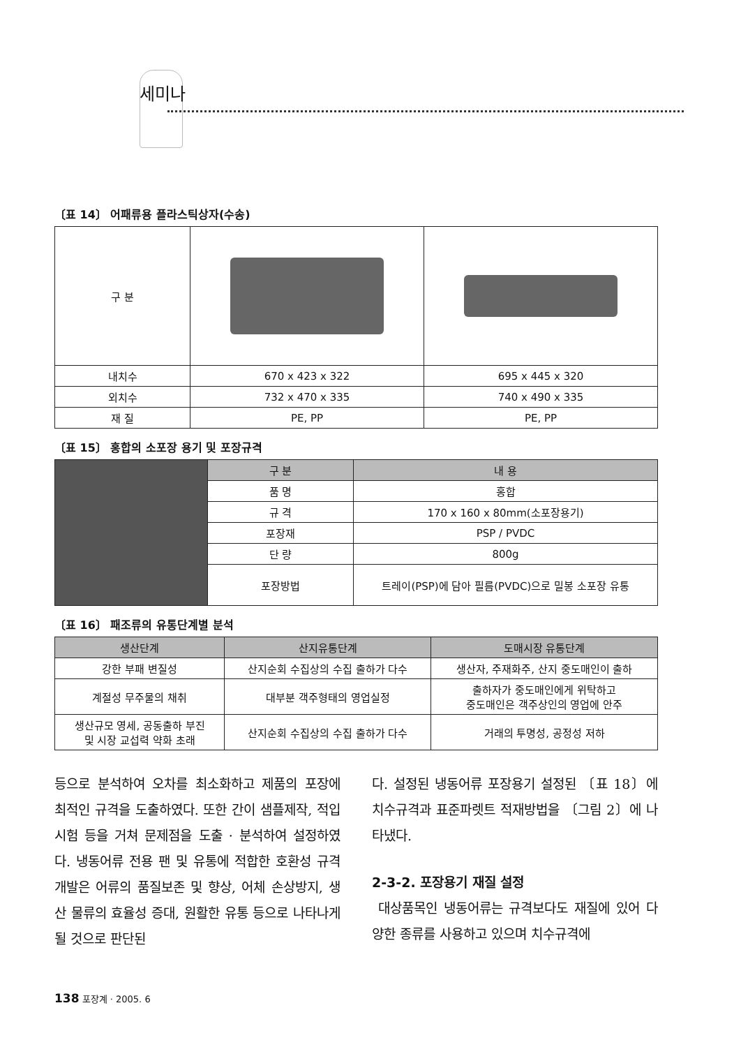세미나
〔표 14〕 어패류용 플라스틱상자(수송)
| 구 분 | | |
| 내치수 | 670 x 423 x 322 | 695 x 445 x 320 |
| 외치수 | 732 x 470 x 335 | 740 x 490 x 335 |
| 재 질 | PE, PP | PE, PP |
〔표 15〕 홍합의 소포장 용기 및 포장규격
| | 구 분 | 내 용 |
| | 품 명 | 홍합 |
| | 규 격 | 170 x 160 x 80mm(소포장용기) |
| | 포장재 | PSP / PVDC |
| | 단 량 | 800g |
| | 포장방법 | 트레이(PSP)에 담아 필름(PVDC)으로 밀봉 소포장 유통 |
〔표 16〕 패조류의 유통단계별 분석
| 생산단계 | 산지유통단계 | 도매시장 유통단계 |
| --- | --- | --- |
| 강한 부패 변질성 | 산지순회 수집상의 수집 출하가 다수 | 생산자, 주재화주, 산지 중도매인이 출하 |
| 계절성 무주물의 채취 | 대부분 객주형태의 영업실정 | 출하자가 중도매인에게 위탁하고 중도매인은 객주상인의 영업에 안주 |
| 생산규모 영세, 공동출하 부진 및 시장 교섭력 약화 초래 | 산지순회 수집상의 수집 출하가 다수 | 거래의 투명성, 공정성 저하 |
등으로 분석하여 오차를 최소화하고 제품의 포장에 최적인 규격을 도출하였다. 또한 간이 샘플제작, 적입시험 등을 거쳐 문제점을 도출 · 분석하여 설정하였다. 냉동어류 전용 팬 및 유통에 적합한 호환성 규격개발은 어류의 품질보존 및 향상, 어체 손상방지, 생산 물류의 효율성 증대, 원활한 유통 등으로 나타나게 될 것으로 판단된
다. 설정된 냉동어류 포장용기 설정된 〔표 18〕에 치수규격과 표준파렛트 적재방법을 〔그림 2〕에 나타냈다.
2-3-2. 포장용기 재질 설정
대상품목인 냉동어류는 규격보다도 재질에 있어 다양한 종류를 사용하고 있으며 치수규격에
138 포장계 · 2005. 6